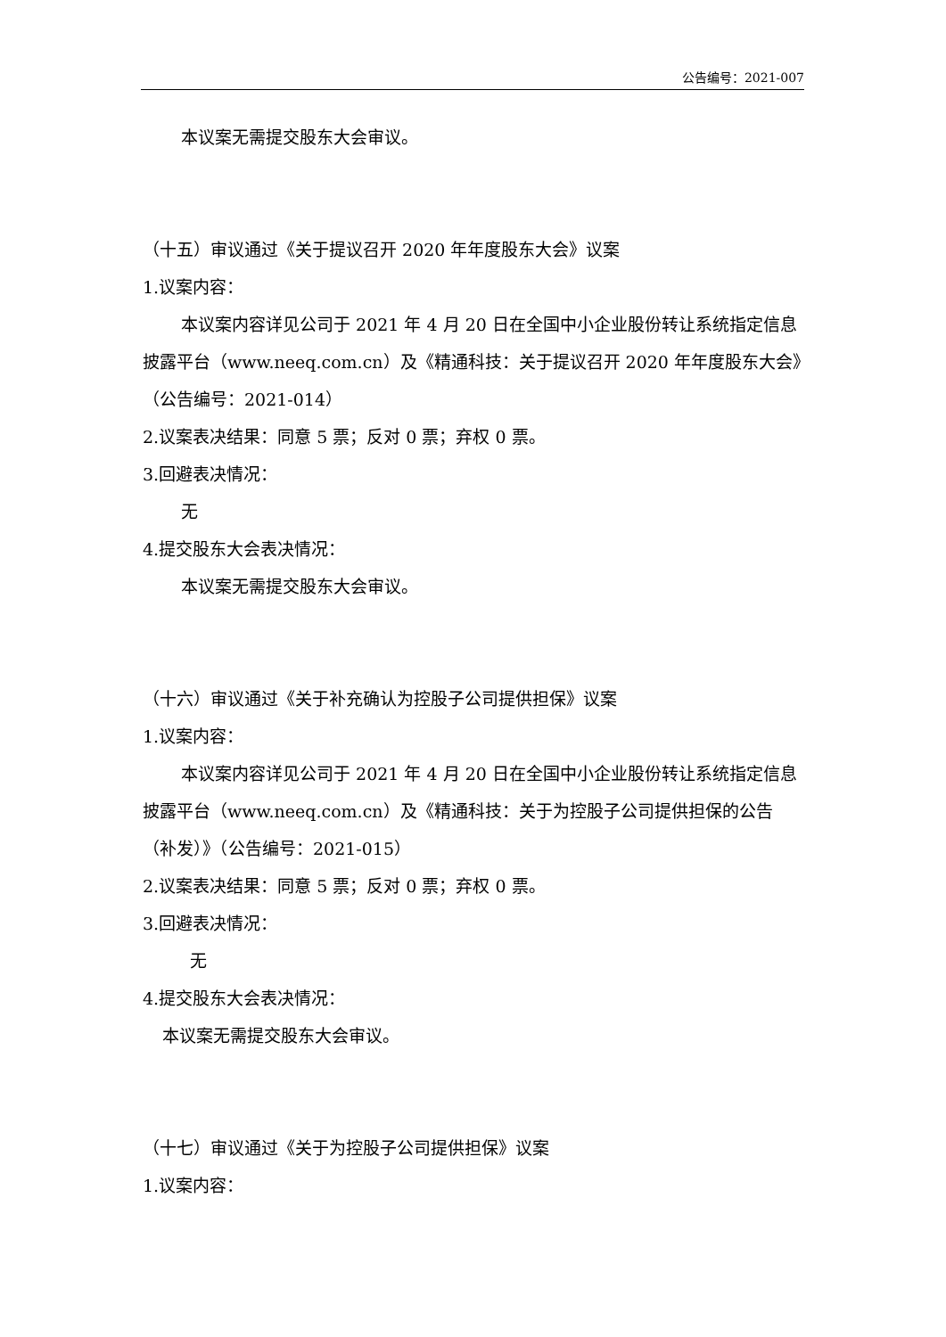公告编号：2021-007
本议案无需提交股东大会审议。
（十五）审议通过《关于提议召开 2020 年年度股东大会》议案
1.议案内容：
本议案内容详见公司于 2021 年 4 月 20 日在全国中小企业股份转让系统指定信息披露平台（www.neeq.com.cn）及《精通科技：关于提议召开 2020 年年度股东大会》（公告编号：2021-014）
2.议案表决结果：同意 5 票；反对 0 票；弃权 0 票。
3.回避表决情况：
无
4.提交股东大会表决情况：
本议案无需提交股东大会审议。
（十六）审议通过《关于补充确认为控股子公司提供担保》议案
1.议案内容：
本议案内容详见公司于 2021 年 4 月 20 日在全国中小企业股份转让系统指定信息披露平台（www.neeq.com.cn）及《精通科技：关于为控股子公司提供担保的公告（补发）》（公告编号：2021-015）
2.议案表决结果：同意 5 票；反对 0 票；弃权 0 票。
3.回避表决情况：
无
4.提交股东大会表决情况：
本议案无需提交股东大会审议。
（十七）审议通过《关于为控股子公司提供担保》议案
1.议案内容：